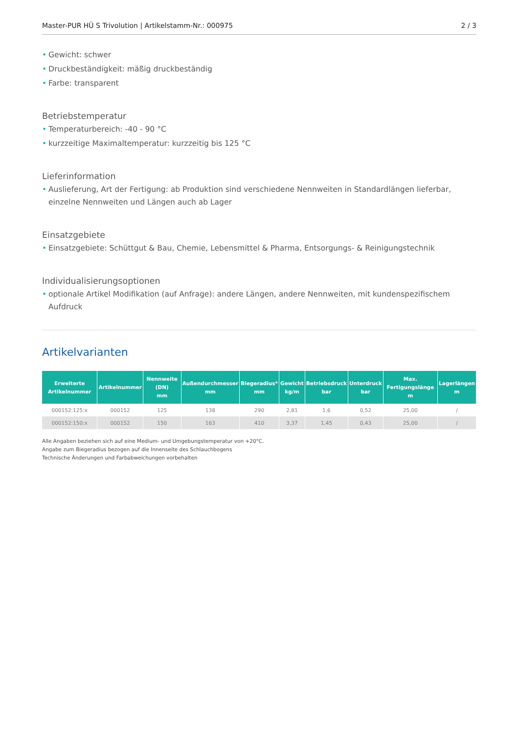Master-PUR HÜ S Trivolution | Artikelstamm-Nr.: 000975 2 / 3
• Gewicht: schwer
• Druckbeständigkeit: mäßig druckbeständig
• Farbe: transparent
Betriebstemperatur
• Temperaturbereich: -40 - 90 °C
• kurzzeitige Maximaltemperatur: kurzzeitig bis 125 °C
Lieferinformation
• Auslieferung, Art der Fertigung: ab Produktion sind verschiedene Nennweiten in Standardlängen lieferbar, einzelne Nennweiten und Längen auch ab Lager
Einsatzgebiete
• Einsatzgebiete: Schüttgut & Bau, Chemie, Lebensmittel & Pharma, Entsorgungs- & Reinigungstechnik
Individualisierungsoptionen
• optionale Artikel Modifikation (auf Anfrage): andere Längen, andere Nennweiten, mit kundenspezifischem Aufdruck
Artikelvarianten
| Erweiterte Artikelnummer | Artikelnummer | Nennweite (DN) mm | Außendurchmesser mm | Biegeradius* mm | Gewicht kg/m | Betriebsdruck bar | Unterdruck bar | Max. Fertigungslänge m | Lagerlängen m |
| --- | --- | --- | --- | --- | --- | --- | --- | --- | --- |
| 000152:125:x | 000152 | 125 | 138 | 290 | 2,81 | 1,6 | 0,52 | 25,00 | / |
| 000152:150:x | 000152 | 150 | 163 | 410 | 3,37 | 1,45 | 0,43 | 25,00 | / |
Alle Angaben beziehen sich auf eine Medium- und Umgebungstemperatur von +20°C.
Angabe zum Biegeradius bezogen auf die Innenseite des Schlauchbogens
Technische Änderungen und Farbabweichungen vorbehalten